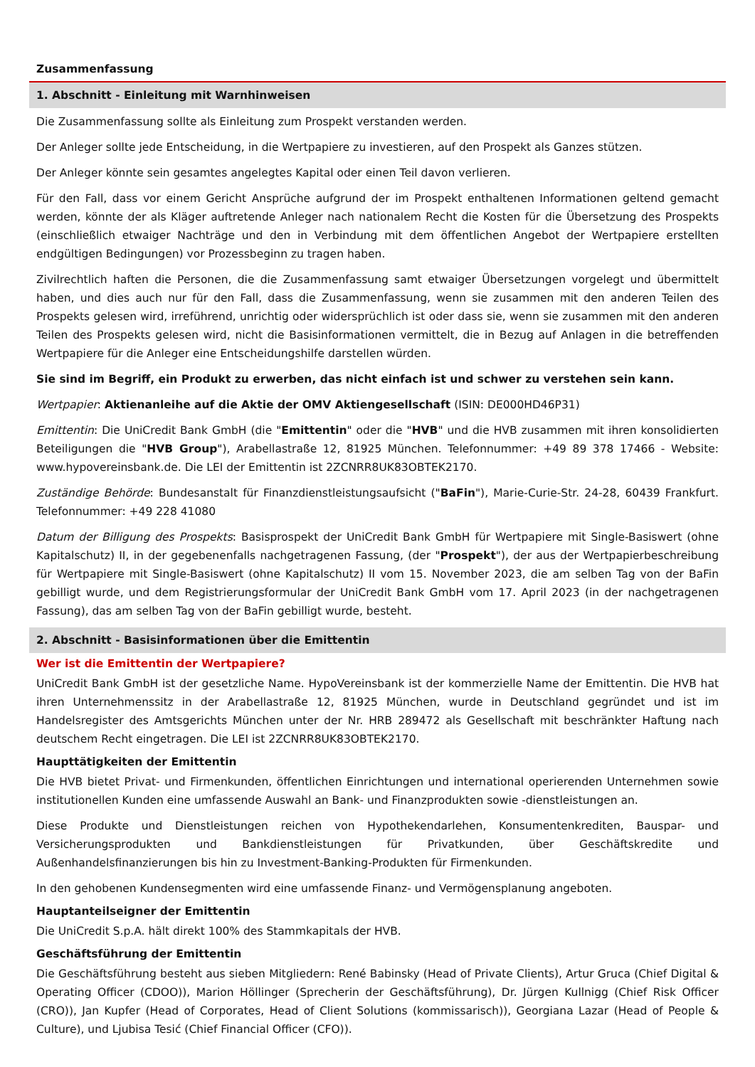Zusammenfassung
1. Abschnitt - Einleitung mit Warnhinweisen
Die Zusammenfassung sollte als Einleitung zum Prospekt verstanden werden.
Der Anleger sollte jede Entscheidung, in die Wertpapiere zu investieren, auf den Prospekt als Ganzes stützen.
Der Anleger könnte sein gesamtes angelegtes Kapital oder einen Teil davon verlieren.
Für den Fall, dass vor einem Gericht Ansprüche aufgrund der im Prospekt enthaltenen Informationen geltend gemacht werden, könnte der als Kläger auftretende Anleger nach nationalem Recht die Kosten für die Übersetzung des Prospekts (einschließlich etwaiger Nachträge und den in Verbindung mit dem öffentlichen Angebot der Wertpapiere erstellten endgültigen Bedingungen) vor Prozessbeginn zu tragen haben.
Zivilrechtlich haften die Personen, die die Zusammenfassung samt etwaiger Übersetzungen vorgelegt und übermittelt haben, und dies auch nur für den Fall, dass die Zusammenfassung, wenn sie zusammen mit den anderen Teilen des Prospekts gelesen wird, irreführend, unrichtig oder widersprüchlich ist oder dass sie, wenn sie zusammen mit den anderen Teilen des Prospekts gelesen wird, nicht die Basisinformationen vermittelt, die in Bezug auf Anlagen in die betreffenden Wertpapiere für die Anleger eine Entscheidungshilfe darstellen würden.
Sie sind im Begriff, ein Produkt zu erwerben, das nicht einfach ist und schwer zu verstehen sein kann.
Wertpapier: Aktienanleihe auf die Aktie der OMV Aktiengesellschaft (ISIN: DE000HD46P31)
Emittentin: Die UniCredit Bank GmbH (die "Emittentin" oder die "HVB" und die HVB zusammen mit ihren konsolidierten Beteiligungen die "HVB Group"), Arabellastraße 12, 81925 München. Telefonnummer: +49 89 378 17466 - Website: www.hypovereinsbank.de. Die LEI der Emittentin ist 2ZCNRR8UK83OBTEK2170.
Zuständige Behörde: Bundesanstalt für Finanzdienstleistungsaufsicht ("BaFin"), Marie-Curie-Str. 24-28, 60439 Frankfurt. Telefonnummer: +49 228 41080
Datum der Billigung des Prospekts: Basisprospekt der UniCredit Bank GmbH für Wertpapiere mit Single-Basiswert (ohne Kapitalschutz) II, in der gegebenenfalls nachgetragenen Fassung, (der "Prospekt"), der aus der Wertpapierbeschreibung für Wertpapiere mit Single-Basiswert (ohne Kapitalschutz) II vom 15. November 2023, die am selben Tag von der BaFin gebilligt wurde, und dem Registrierungsformular der UniCredit Bank GmbH vom 17. April 2023 (in der nachgetragenen Fassung), das am selben Tag von der BaFin gebilligt wurde, besteht.
2. Abschnitt - Basisinformationen über die Emittentin
Wer ist die Emittentin der Wertpapiere?
UniCredit Bank GmbH ist der gesetzliche Name. HypoVereinsbank ist der kommerzielle Name der Emittentin. Die HVB hat ihren Unternehmenssitz in der Arabellastraße 12, 81925 München, wurde in Deutschland gegründet und ist im Handelsregister des Amtsgerichts München unter der Nr. HRB 289472 als Gesellschaft mit beschränkter Haftung nach deutschem Recht eingetragen. Die LEI ist 2ZCNRR8UK83OBTEK2170.
Haupttätigkeiten der Emittentin
Die HVB bietet Privat- und Firmenkunden, öffentlichen Einrichtungen und international operierenden Unternehmen sowie institutionellen Kunden eine umfassende Auswahl an Bank- und Finanzprodukten sowie -dienstleistungen an.
Diese Produkte und Dienstleistungen reichen von Hypothekendarlehen, Konsumentenkrediten, Bauspar- und Versicherungsprodukten und Bankdienstleistungen für Privatkunden, über Geschäftskredite und Außenhandelsfinanzierungen bis hin zu Investment-Banking-Produkten für Firmenkunden.
In den gehobenen Kundensegmenten wird eine umfassende Finanz- und Vermögensplanung angeboten.
Hauptanteilseigner der Emittentin
Die UniCredit S.p.A. hält direkt 100% des Stammkapitals der HVB.
Geschäftsführung der Emittentin
Die Geschäftsführung besteht aus sieben Mitgliedern: René Babinsky (Head of Private Clients), Artur Gruca (Chief Digital & Operating Officer (CDOO)), Marion Höllinger (Sprecherin der Geschäftsführung), Dr. Jürgen Kullnigg (Chief Risk Officer (CRO)), Jan Kupfer (Head of Corporates, Head of Client Solutions (kommissarisch)), Georgiana Lazar (Head of People & Culture), und Ljubisa Tesić (Chief Financial Officer (CFO)).